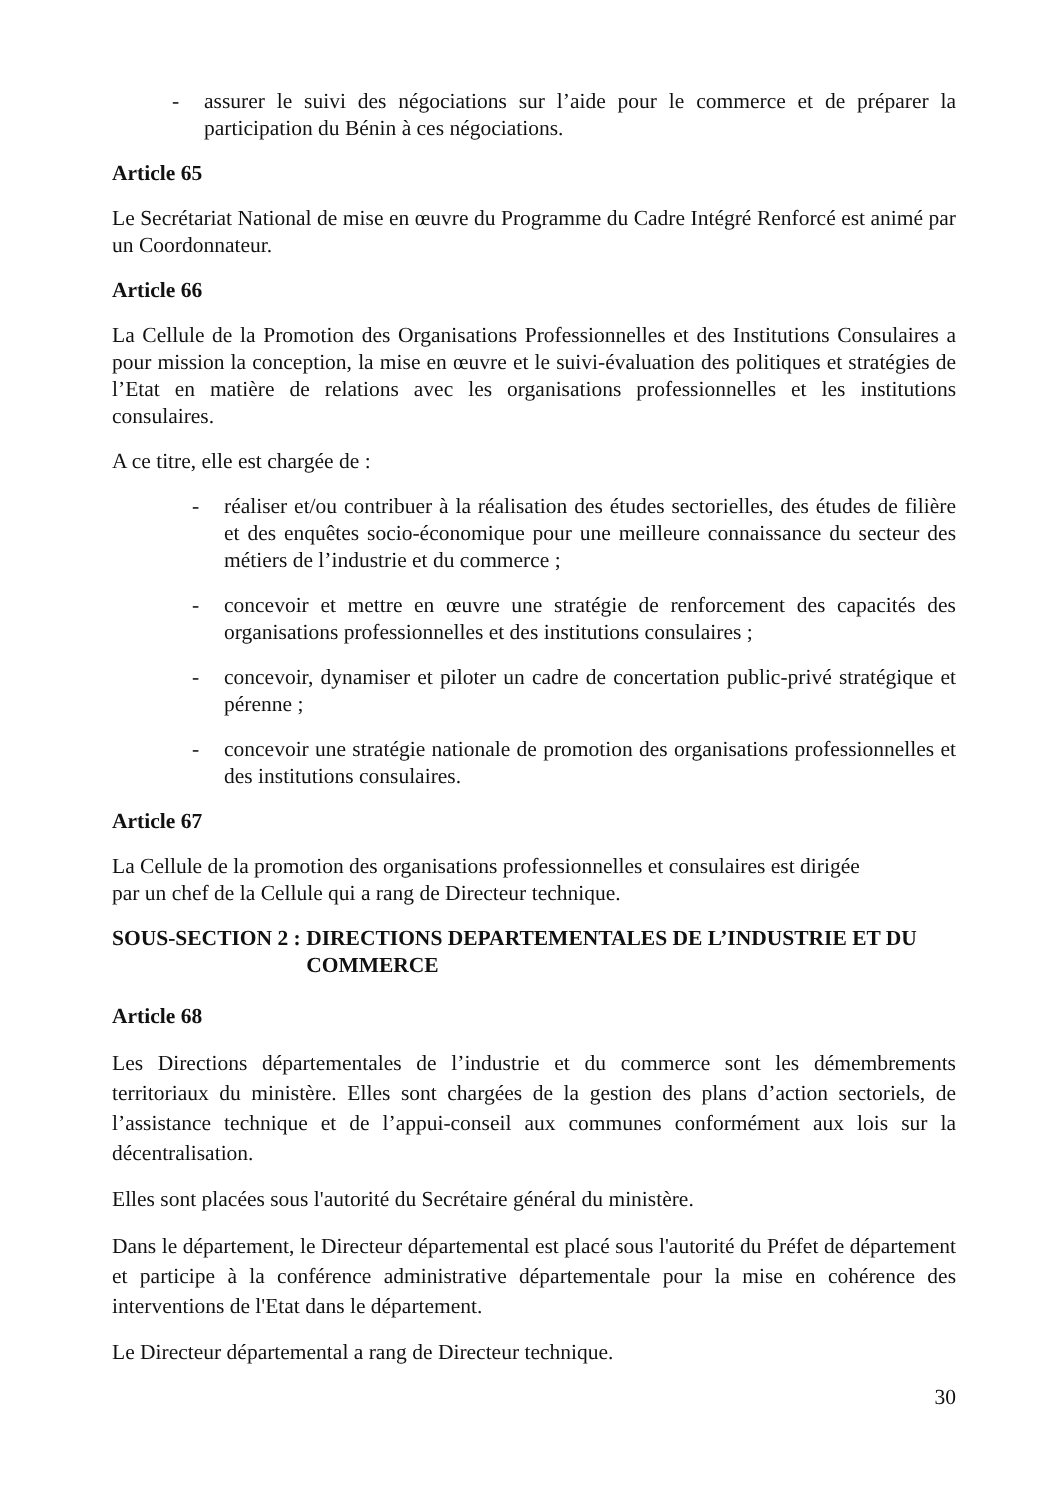- assurer le suivi des négociations sur l’aide pour le commerce et de préparer la participation du Bénin à ces négociations.
Article 65
Le Secrétariat National de mise en œuvre du Programme du Cadre Intégré Renforcé est animé par un Coordonnateur.
Article 66
La Cellule de la Promotion des Organisations Professionnelles et des Institutions Consulaires a pour mission la conception, la mise en œuvre et le suivi-évaluation des politiques et stratégies de l’Etat en matière de relations avec les organisations professionnelles et les institutions consulaires.
A ce titre, elle est chargée de :
- réaliser et/ou contribuer à la réalisation des études sectorielles, des études de filière et des enquêtes socio-économique pour une meilleure connaissance du secteur des métiers de l’industrie et du commerce ;
- concevoir et mettre en œuvre une stratégie de renforcement des capacités des organisations professionnelles et des institutions consulaires ;
- concevoir, dynamiser et piloter un cadre de concertation public-privé stratégique et pérenne ;
- concevoir une stratégie nationale de promotion des organisations professionnelles et des institutions consulaires.
Article 67
La Cellule de la promotion des organisations professionnelles et consulaires est dirigée
par un chef de la Cellule qui a rang de Directeur technique.
SOUS-SECTION 2 : DIRECTIONS DEPARTEMENTALES DE L’INDUSTRIE ET DU COMMERCE
Article 68
Les Directions départementales de l’industrie et du commerce sont les démembrements territoriaux du ministère. Elles sont chargées de la gestion des plans d’action sectoriels, de l’assistance technique et de l’appui-conseil aux communes conformément aux lois sur la décentralisation.
Elles sont placées sous l'autorité du Secrétaire général du ministère.
Dans le département, le Directeur départemental est placé sous l'autorité du Préfet de département et participe à la conférence administrative départementale pour la mise en cohérence des interventions de l'Etat dans le département.
Le Directeur départemental a rang de Directeur technique.
30